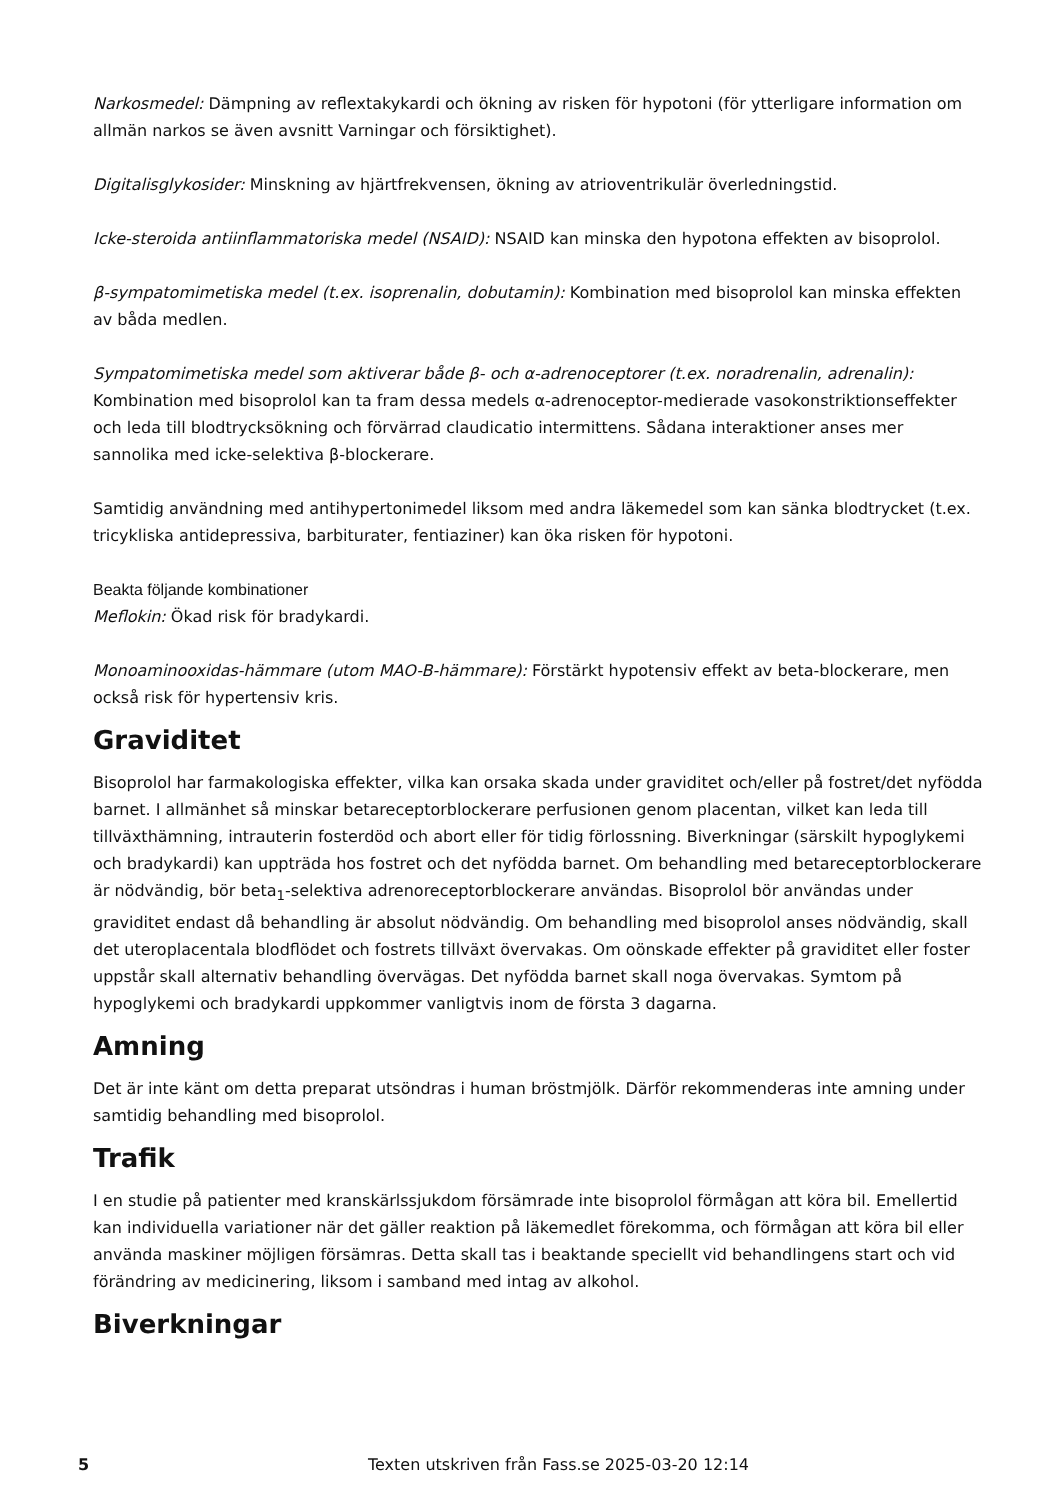Narkosmedel: Dämpning av reflextakykardi och ökning av risken för hypotoni (för ytterligare information om allmän narkos se även avsnitt Varningar och försiktighet).
Digitalisglykosider: Minskning av hjärtfrekvensen, ökning av atrioventrikulär överledningstid.
Icke-steroida antiinflammatoriska medel (NSAID): NSAID kan minska den hypotona effekten av bisoprolol.
β-sympatomimetiska medel (t.ex. isoprenalin, dobutamin): Kombination med bisoprolol kan minska effekten av båda medlen.
Sympatomimetiska medel som aktiverar både β- och α-adrenoceptorer (t.ex. noradrenalin, adrenalin): Kombination med bisoprolol kan ta fram dessa medels α-adrenoceptor-medierade vasokonstriktionseffekter och leda till blodtrycksökning och förvärrad claudicatio intermittens. Sådana interaktioner anses mer sannolika med icke-selektiva β-blockerare.
Samtidig användning med antihypertonimedel liksom med andra läkemedel som kan sänka blodtrycket (t.ex. tricykliska antidepressiva, barbiturater, fentiaziner) kan öka risken för hypotoni.
Beakta följande kombinationer
Meflokin: Ökad risk för bradykardi.
Monoaminooxidas-hämmare (utom MAO-B-hämmare): Förstärkt hypotensiv effekt av beta-blockerare, men också risk för hypertensiv kris.
Graviditet
Bisoprolol har farmakologiska effekter, vilka kan orsaka skada under graviditet och/eller på fostret/det nyfödda barnet. I allmänhet så minskar betareceptorblockerare perfusionen genom placentan, vilket kan leda till tillväxthämning, intrauterin fosterdöd och abort eller för tidig förlossning. Biverkningar (särskilt hypoglykemi och bradykardi) kan uppträda hos fostret och det nyfödda barnet. Om behandling med betareceptorblockerare är nödvändig, bör beta<sub>1</sub>-selektiva adrenoreceptorblockerare användas. Bisoprolol bör användas under graviditet endast då behandling är absolut nödvändig. Om behandling med bisoprolol anses nödvändig, skall det uteroplacentala blodflödet och fostrets tillväxt övervakas. Om oönskade effekter på graviditet eller foster uppstår skall alternativ behandling övervägas. Det nyfödda barnet skall noga övervakas. Symtom på hypoglykemi och bradykardi uppkommer vanligtvis inom de första 3 dagarna.
Amning
Det är inte känt om detta preparat utsöndras i human bröstmjölk. Därför rekommenderas inte amning under samtidig behandling med bisoprolol.
Trafik
I en studie på patienter med kranskärlssjukdom försämrade inte bisoprolol förmågan att köra bil. Emellertid kan individuella variationer när det gäller reaktion på läkemedlet förekomma, och förmågan att köra bil eller använda maskiner möjligen försämras. Detta skall tas i beaktande speciellt vid behandlingens start och vid förändring av medicinering, liksom i samband med intag av alkohol.
Biverkningar
5 Texten utskriven från Fass.se 2025-03-20 12:14